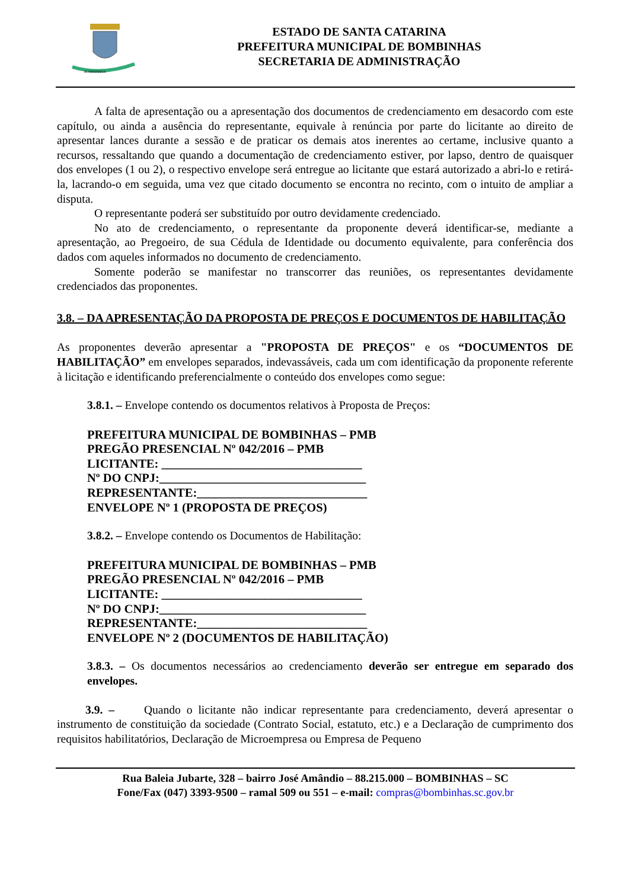BOMBINHAS
ESTADO DE SANTA CATARINA
PREFEITURA MUNICIPAL DE BOMBINHAS
SECRETARIA DE ADMINISTRAÇÃO
A falta de apresentação ou a apresentação dos documentos de credenciamento em desacordo com este capítulo, ou ainda a ausência do representante, equivale à renúncia por parte do licitante ao direito de apresentar lances durante a sessão e de praticar os demais atos inerentes ao certame, inclusive quanto a recursos, ressaltando que quando a documentação de credenciamento estiver, por lapso, dentro de quaisquer dos envelopes (1 ou 2), o respectivo envelope será entregue ao licitante que estará autorizado a abri-lo e retirá-la, lacrando-o em seguida, uma vez que citado documento se encontra no recinto, com o intuito de ampliar a disputa.
O representante poderá ser substituído por outro devidamente credenciado.
No ato de credenciamento, o representante da proponente deverá identificar-se, mediante a apresentação, ao Pregoeiro, de sua Cédula de Identidade ou documento equivalente, para conferência dos dados com aqueles informados no documento de credenciamento.
Somente poderão se manifestar no transcorrer das reuniões, os representantes devidamente credenciados das proponentes.
3.8. – DA APRESENTAÇÃO DA PROPOSTA DE PREÇOS E DOCUMENTOS DE HABILITAÇÃO
As proponentes deverão apresentar a "PROPOSTA DE PREÇOS" e os “DOCUMENTOS DE HABILITAÇÃO” em envelopes separados, indevassáveis, cada um com identificação da proponente referente à licitação e identificando preferencialmente o conteúdo dos envelopes como segue:
3.8.1. – Envelope contendo os documentos relativos à Proposta de Preços:
PREFEITURA MUNICIPAL DE BOMBINHAS – PMB
PREGÃO PRESENCIAL Nº 042/2016 – PMB
LICITANTE: _________________________________
Nº DO CNPJ:__________________________________
REPRESENTANTE:____________________________
ENVELOPE Nº 1 (PROPOSTA DE PREÇOS)
3.8.2. – Envelope contendo os Documentos de Habilitação:
PREFEITURA MUNICIPAL DE BOMBINHAS – PMB
PREGÃO PRESENCIAL Nº 042/2016 – PMB
LICITANTE: _________________________________
Nº DO CNPJ:__________________________________
REPRESENTANTE:____________________________
ENVELOPE Nº 2 (DOCUMENTOS DE HABILITAÇÃO)
3.8.3. – Os documentos necessários ao credenciamento deverão ser entregue em separado dos envelopes.
3.9. – Quando o licitante não indicar representante para credenciamento, deverá apresentar o instrumento de constituição da sociedade (Contrato Social, estatuto, etc.) e a Declaração de cumprimento dos requisitos habilitatórios, Declaração de Microempresa ou Empresa de Pequeno
Rua Baleia Jubarte, 328 – bairro José Amândio – 88.215.000 – BOMBINHAS – SC
Fone/Fax (047) 3393-9500 – ramal 509 ou 551 – e-mail: compras@bombinhas.sc.gov.br